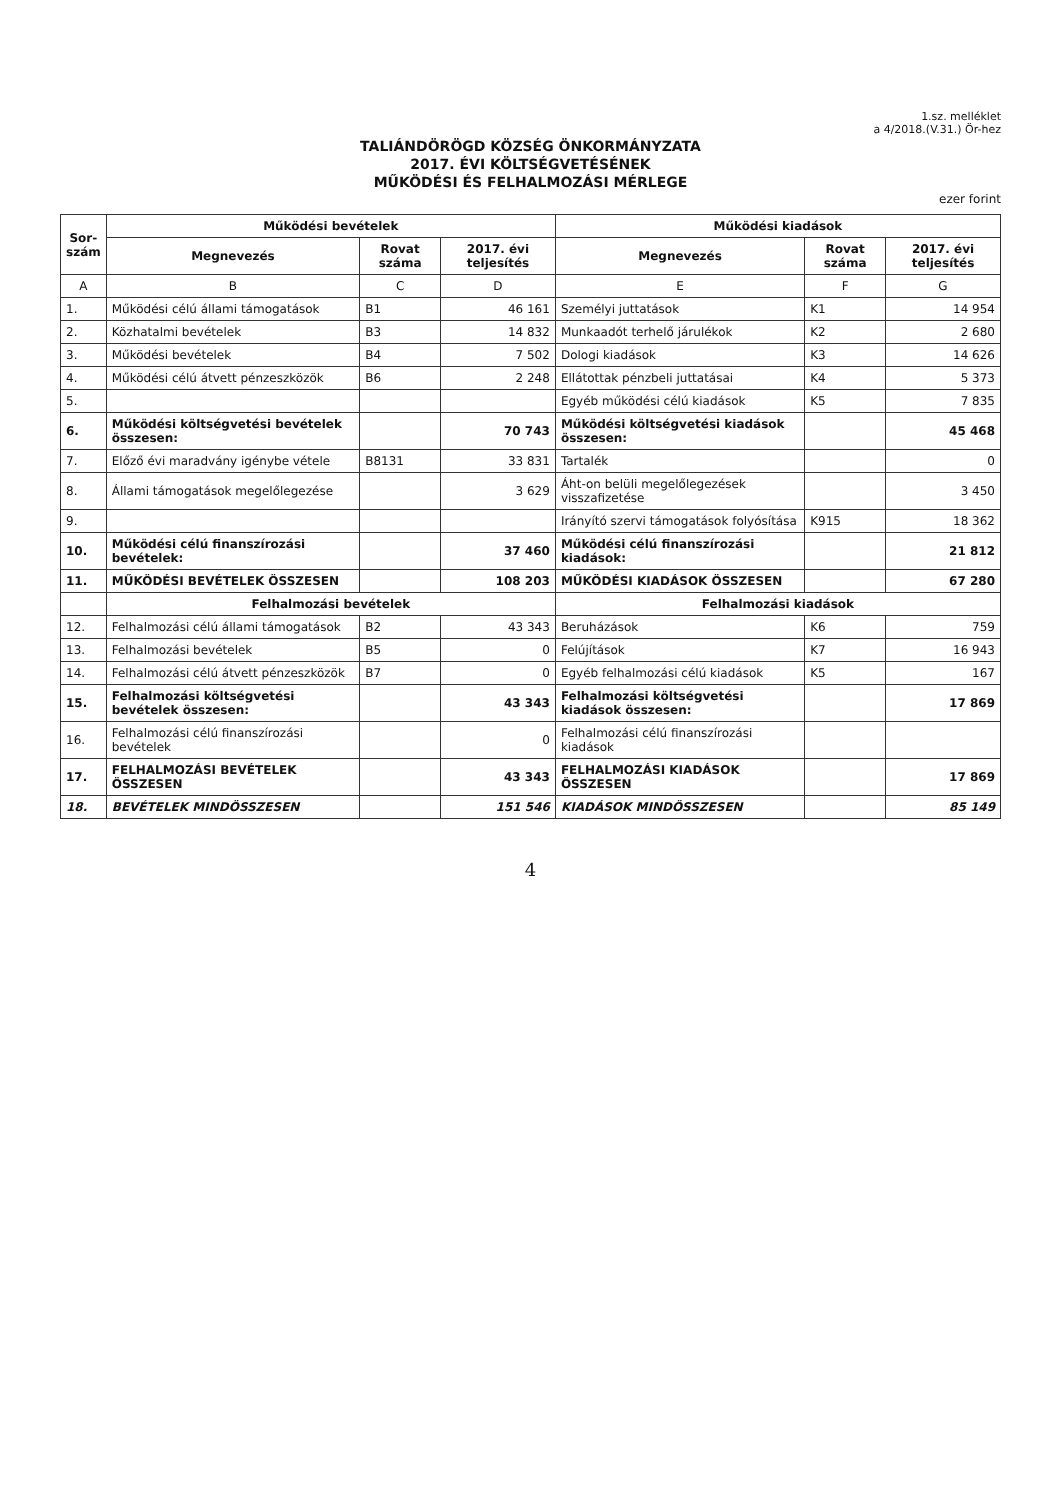1.sz. melléklet
a 4/2018.(V.31.) Ör-hez
TALIÁNDÖRÖGD KÖZSÉG ÖNKORMÁNYZATA
2017. ÉVI KÖLTSÉGVETÉSÉNEK
MŰKÖDÉSI ÉS FELHALMOZÁSI MÉRLEGE
ezer forint
| Sor- szám | Működési bevételek | | | Működési kiadások | | |
| --- | --- | --- | --- | --- | --- | --- |
| | Megnevezés | Rovat száma | 2017. évi teljesítés | Megnevezés | Rovat száma | 2017. évi teljesítés |
| A | B | C | D | E | F | G |
| 1. | Működési célú állami támogatások | B1 | 46 161 | Személyi juttatások | K1 | 14 954 |
| 2. | Közhatalmi bevételek | B3 | 14 832 | Munkaadót terhelő járulékok | K2 | 2 680 |
| 3. | Működési bevételek | B4 | 7 502 | Dologi kiadások | K3 | 14 626 |
| 4. | Működési célú átvett pénzeszközök | B6 | 2 248 | Ellátottak pénzbeli juttatásai | K4 | 5 373 |
| 5. | | | | Egyéb működési célú kiadások | K5 | 7 835 |
| 6. | Működési költségvetési bevételek összesen: | | 70 743 | Működési költségvetési kiadások összesen: | | 45 468 |
| 7. | Előző évi maradvány igénybe vétele | B8131 | 33 831 | Tartalék | | 0 |
| 8. | Állami támogatások megelőlegezése | | 3 629 | Áht-on belüli megelőlegezések visszafizetése | | 3 450 |
| 9. | | | | Irányító szervi támogatások folyósítása | K915 | 18 362 |
| 10. | Működési célú finanszírozási bevételek: | | 37 460 | Működési célú finanszírozási kiadások: | | 21 812 |
| 11. | MŰKÖDÉSI BEVÉTELEK ÖSSZESEN | | 108 203 | MŰKÖDÉSI KIADÁSOK ÖSSZESEN | | 67 280 |
| | Felhalmozási bevételek | | | Felhalmozási kiadások | | |
| 12. | Felhalmozási célú állami támogatások | B2 | 43 343 | Beruházások | K6 | 759 |
| 13. | Felhalmozási bevételek | B5 | 0 | Felújítások | K7 | 16 943 |
| 14. | Felhalmozási célú átvett pénzeszközök | B7 | 0 | Egyéb felhalmozási célú kiadások | K5 | 167 |
| 15. | Felhalmozási költségvetési bevételek összesen: | | 43 343 | Felhalmozási költségvetési kiadások összesen: | | 17 869 |
| 16. | Felhalmozási célú finanszírozási bevételek | | 0 | Felhalmozási célú finanszírozási kiadások | | |
| 17. | FELHALMOZÁSI BEVÉTELEK ÖSSZESEN | | 43 343 | FELHALMOZÁSI KIADÁSOK ÖSSZESEN | | 17 869 |
| 18. | BEVÉTELEK MINDÖSSZESEN | | 151 546 | KIADÁSOK MINDÖSSZESEN | | 85 149 |
4